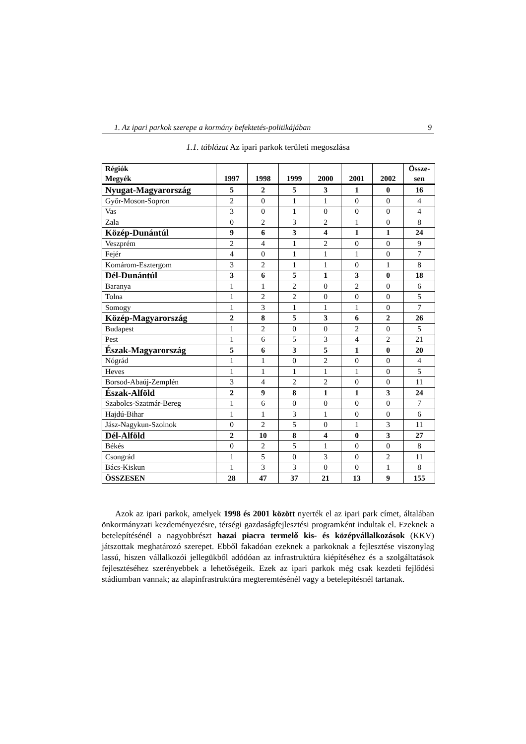1. Az ipari parkok szerepe a kormány befektetés-politikájában 9
1.1. táblázat Az ipari parkok területi megoszlása
| Régiók Megyék | 1997 | 1998 | 1999 | 2000 | 2001 | 2002 | Össze- sen |
| --- | --- | --- | --- | --- | --- | --- | --- |
| Nyugat-Magyarország | 5 | 2 | 5 | 3 | 1 | 0 | 16 |
| Győr-Moson-Sopron | 2 | 0 | 1 | 1 | 0 | 0 | 4 |
| Vas | 3 | 0 | 1 | 0 | 0 | 0 | 4 |
| Zala | 0 | 2 | 3 | 2 | 1 | 0 | 8 |
| Közép-Dunántúl | 9 | 6 | 3 | 4 | 1 | 1 | 24 |
| Veszprém | 2 | 4 | 1 | 2 | 0 | 0 | 9 |
| Fejér | 4 | 0 | 1 | 1 | 1 | 0 | 7 |
| Komárom-Esztergom | 3 | 2 | 1 | 1 | 0 | 1 | 8 |
| Dél-Dunántúl | 3 | 6 | 5 | 1 | 3 | 0 | 18 |
| Baranya | 1 | 1 | 2 | 0 | 2 | 0 | 6 |
| Tolna | 1 | 2 | 2 | 0 | 0 | 0 | 5 |
| Somogy | 1 | 3 | 1 | 1 | 1 | 0 | 7 |
| Közép-Magyarország | 2 | 8 | 5 | 3 | 6 | 2 | 26 |
| Budapest | 1 | 2 | 0 | 0 | 2 | 0 | 5 |
| Pest | 1 | 6 | 5 | 3 | 4 | 2 | 21 |
| Észak-Magyarország | 5 | 6 | 3 | 5 | 1 | 0 | 20 |
| Nógrád | 1 | 1 | 0 | 2 | 0 | 0 | 4 |
| Heves | 1 | 1 | 1 | 1 | 1 | 0 | 5 |
| Borsod-Abaúj-Zemplén | 3 | 4 | 2 | 2 | 0 | 0 | 11 |
| Észak-Alföld | 2 | 9 | 8 | 1 | 1 | 3 | 24 |
| Szabolcs-Szatmár-Bereg | 1 | 6 | 0 | 0 | 0 | 0 | 7 |
| Hajdú-Bihar | 1 | 1 | 3 | 1 | 0 | 0 | 6 |
| Jász-Nagykun-Szolnok | 0 | 2 | 5 | 0 | 1 | 3 | 11 |
| Dél-Alföld | 2 | 10 | 8 | 4 | 0 | 3 | 27 |
| Békés | 0 | 2 | 5 | 1 | 0 | 0 | 8 |
| Csongrád | 1 | 5 | 0 | 3 | 0 | 2 | 11 |
| Bács-Kiskun | 1 | 3 | 3 | 0 | 0 | 1 | 8 |
| ÖSSZESEN | 28 | 47 | 37 | 21 | 13 | 9 | 155 |
Azok az ipari parkok, amelyek 1998 és 2001 között nyerték el az ipari park címet, általában önkormányzati kezdeményezésre, térségi gazdaságfejlesztési programként indultak el. Ezeknek a betelepítésénél a nagyobbrészt hazai piacra termelő kis- és középvállalkozások (KKV) játszottak meghatározó szerepet. Ebből fakadóan ezeknek a parkoknak a fejlesztése viszonylag lassú, hiszen vállalkozói jellegükből adódóan az infrastruktúra kiépítéséhez és a szolgáltatások fejlesztéséhez szerényebbek a lehetőségeik. Ezek az ipari parkok még csak kezdeti fejlődési stádiumban vannak; az alapinfrastruktúra megteremtésénél vagy a betelepítésnél tartanak.